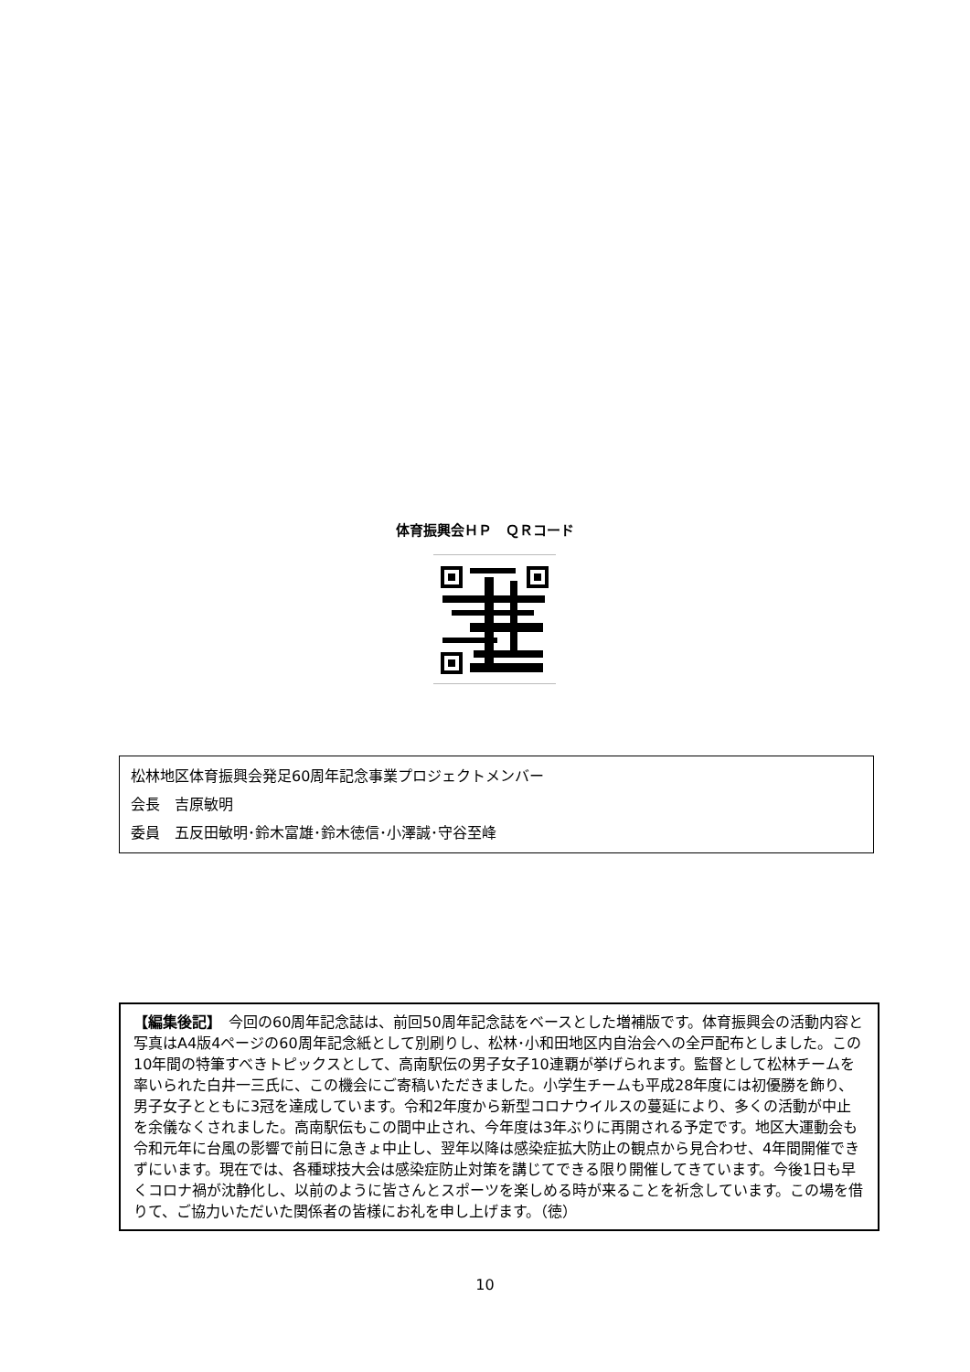体育振興会ＨＰ　ＱＲコード
松林地区体育振興会発足60周年記念事業プロジェクトメンバー
会長　吉原敏明
委員　五反田敏明･鈴木富雄･鈴木徳信･小澤誠･守谷至峰
【編集後記】　今回の60周年記念誌は、前回50周年記念誌をベースとした増補版です。体育振興会の活動内容と写真はA4版4ページの60周年記念紙として別刷りし、松林･小和田地区内自治会への全戸配布としました。この10年間の特筆すべきトピックスとして、高南駅伝の男子女子10連覇が挙げられます。監督として松林チームを率いられた白井一三氏に、この機会にご寄稿いただきました。小学生チームも平成28年度には初優勝を飾り、男子女子とともに3冠を達成しています。令和2年度から新型コロナウイルスの蔓延により、多くの活動が中止を余儀なくされました。高南駅伝もこの間中止され、今年度は3年ぶりに再開される予定です。地区大運動会も令和元年に台風の影響で前日に急きょ中止し、翌年以降は感染症拡大防止の観点から見合わせ、4年間開催できずにいます。現在では、各種球技大会は感染症防止対策を講じてできる限り開催してきています。今後1日も早くコロナ禍が沈静化し、以前のように皆さんとスポーツを楽しめる時が来ることを祈念しています。この場を借りて、ご協力いただいた関係者の皆様にお礼を申し上げます。（徳）
10